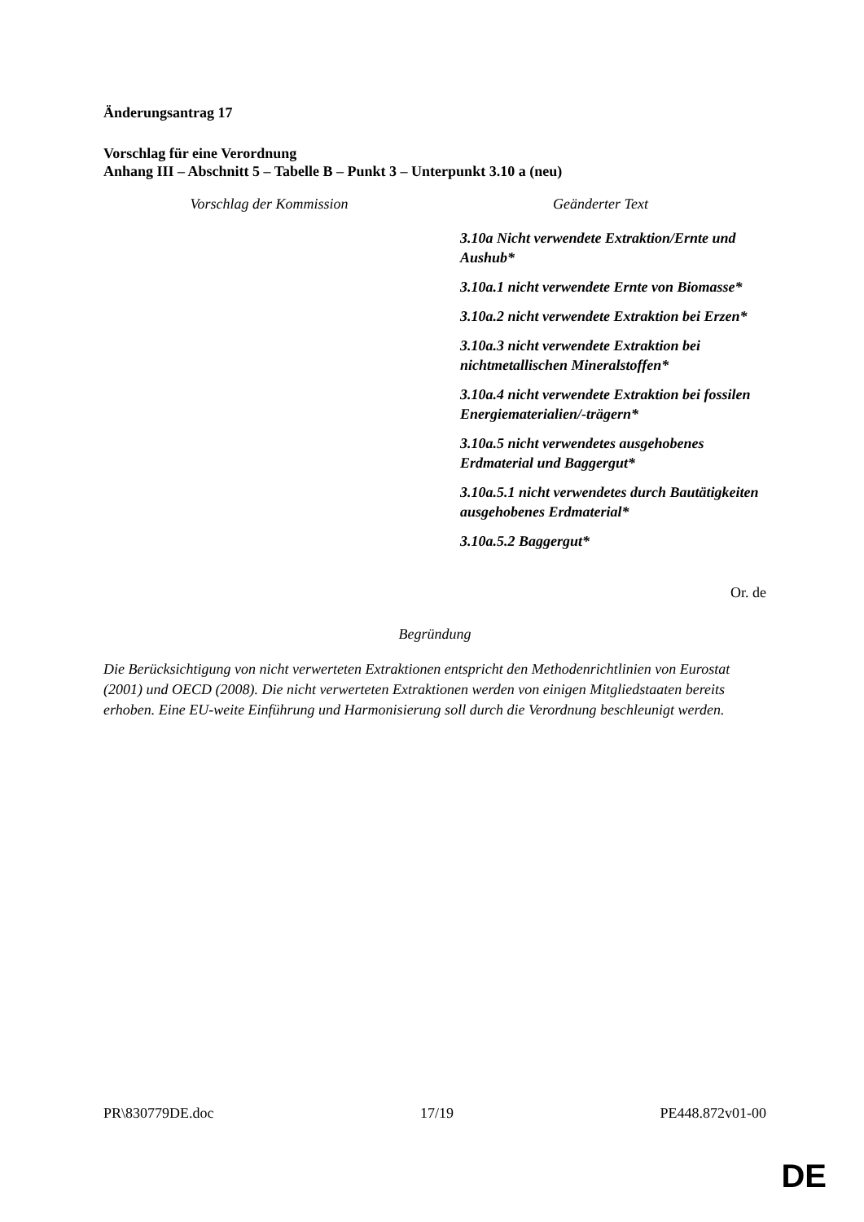Änderungsantrag 17
Vorschlag für eine Verordnung
Anhang III – Abschnitt 5 – Tabelle B – Punkt 3 – Unterpunkt 3.10 a (neu)
| Vorschlag der Kommission | Geänderter Text |
| --- | --- |
| | 3.10a Nicht verwendete Extraktion/Ernte und Aushub* 3.10a.1 nicht verwendete Ernte von Biomasse* 3.10a.2 nicht verwendete Extraktion bei Erzen* 3.10a.3 nicht verwendete Extraktion bei nichtmetallischen Mineralstoffen* 3.10a.4 nicht verwendete Extraktion bei fossilen Energiematerialien/-trägern* 3.10a.5 nicht verwendetes ausgehobenes Erdmaterial und Baggergut* 3.10a.5.1 nicht verwendetes durch Bautätigkeiten ausgehobenes Erdmaterial* 3.10a.5.2 Baggergut* |
Or. de
Begründung
Die Berücksichtigung von nicht verwerteten Extraktionen entspricht den Methodenrichtlinien von Eurostat (2001) und OECD (2008). Die nicht verwerteten Extraktionen werden von einigen Mitgliedstaaten bereits erhoben. Eine EU-weite Einführung und Harmonisierung soll durch die Verordnung beschleunigt werden.
PR\830779DE.doc 17/19 PE448.872v01-00
DE